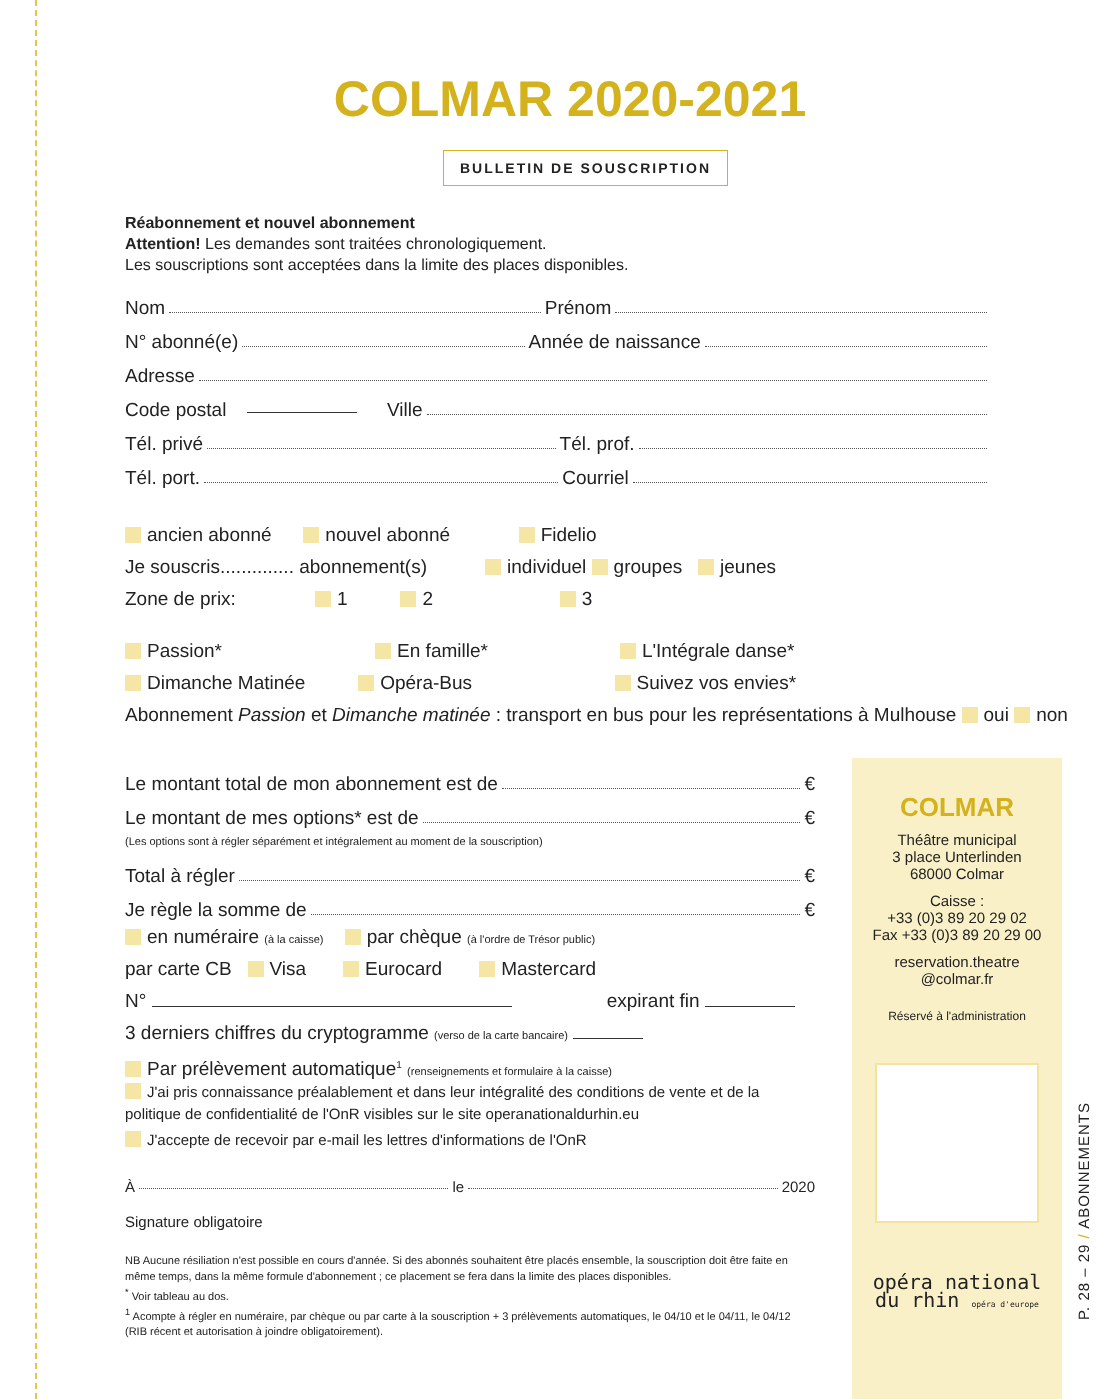COLMAR 2020-2021
BULLETIN DE SOUSCRIPTION
Réabonnement et nouvel abonnement
Attention! Les demandes sont traitées chronologiquement.
Les souscriptions sont acceptées dans la limite des places disponibles.
Nom Prénom
N° abonné(e) Année de naissance
Adresse
Code postal Ville
Tél. privé Tél. prof.
Tél. port. Courriel
ancien abonné nouvel abonné Fidelio
Je souscris.............. abonnement(s) individuel groupes jeunes
Zone de prix: 1 2 3
Passion* En famille* L'Intégrale danse*
Dimanche Matinée Opéra-Bus Suivez vos envies*
Abonnement Passion et Dimanche matinée : transport en bus pour les représentations à Mulhouse oui non
Le montant total de mon abonnement est de €
Le montant de mes options* est de €
(Les options sont à régler séparément et intégralement au moment de la souscription)
Total à régler €
Je règle la somme de €
en numéraire (à la caisse) par chèque (à l'ordre de Trésor public)
par carte CB Visa Eurocard Mastercard
N° expirant fin
3 derniers chiffres du cryptogramme (verso de la carte bancaire)
Par prélèvement automatique<sup>1</sup> (renseignements et formulaire à la caisse)
J'ai pris connaissance préalablement et dans leur intégralité des conditions de vente et de la politique de confidentialité de l'OnR visibles sur le site operanationaldurhin.eu
J'accepte de recevoir par e-mail les lettres d'informations de l'OnR
À le 2020
Signature obligatoire
NB Aucune résiliation n'est possible en cours d'année. Si des abonnés souhaitent être placés ensemble, la souscription doit être faite en même temps, dans la même formule d'abonnement ; ce placement se fera dans la limite des places disponibles.
<sup>*</sup> Voir tableau au dos.
<sup>1</sup> Acompte à régler en numéraire, par chèque ou par carte à la souscription + 3 prélèvements automatiques, le 04/10 et le 04/11, le 04/12 (RIB récent et autorisation à joindre obligatoirement).
COLMAR
Théâtre municipal
3 place Unterlinden
68000 Colmar
Caisse :
+33 (0)3 89 20 29 02
Fax +33 (0)3 89 20 29 00
reservation.theatre
@colmar.fr
Réservé à l'administration
opéra national
du rhin opéra d'europe
P. 28 – 29 / ABONNEMENTS